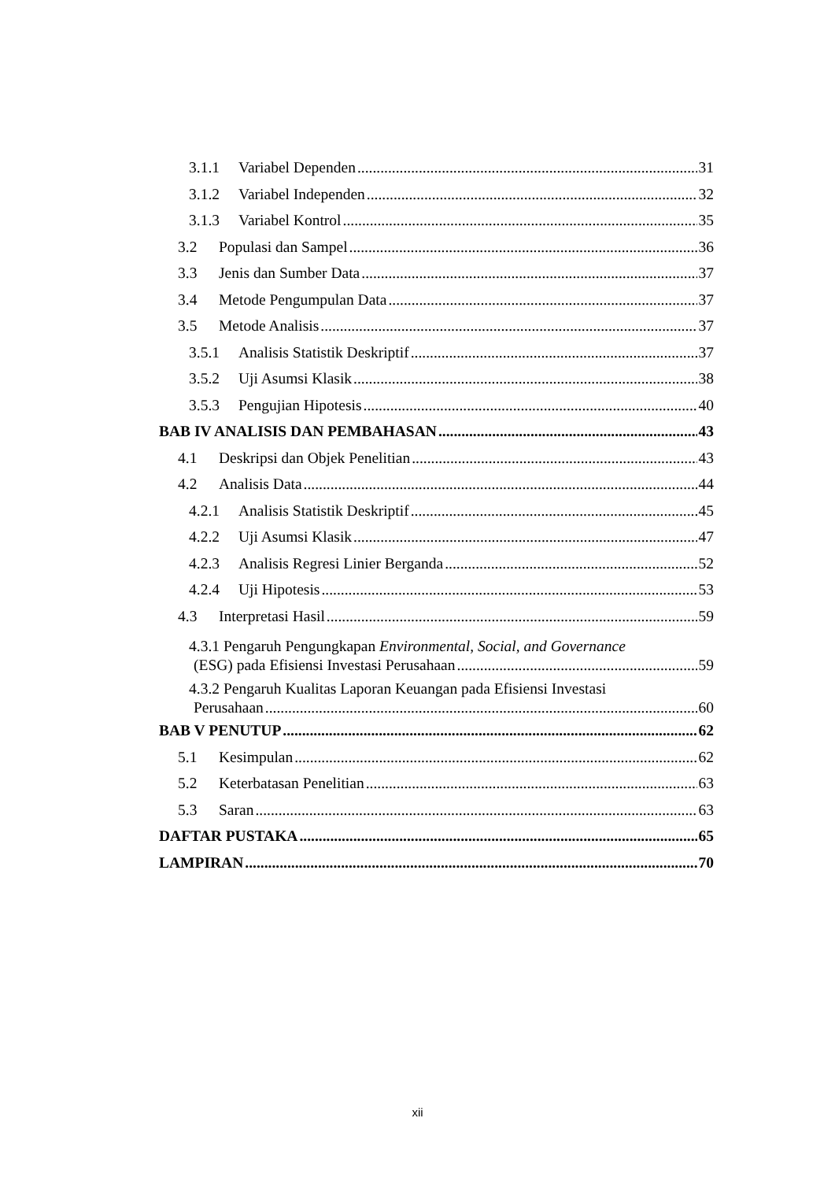3.1.1 Variabel Dependen 31
3.1.2 Variabel Independen 32
3.1.3 Variabel Kontrol 35
3.2 Populasi dan Sampel 36
3.3 Jenis dan Sumber Data 37
3.4 Metode Pengumpulan Data 37
3.5 Metode Analisis 37
3.5.1 Analisis Statistik Deskriptif 37
3.5.2 Uji Asumsi Klasik 38
3.5.3 Pengujian Hipotesis 40
BAB IV ANALISIS DAN PEMBAHASAN 43
4.1 Deskripsi dan Objek Penelitian 43
4.2 Analisis Data 44
4.2.1 Analisis Statistik Deskriptif 45
4.2.2 Uji Asumsi Klasik 47
4.2.3 Analisis Regresi Linier Berganda 52
4.2.4 Uji Hipotesis 53
4.3 Interpretasi Hasil 59
4.3.1 Pengaruh Pengungkapan Environmental, Social, and Governance
(ESG) pada Efisiensi Investasi Perusahaan 59
4.3.2 Pengaruh Kualitas Laporan Keuangan pada Efisiensi Investasi
Perusahaan 60
BAB V PENUTUP 62
5.1 Kesimpulan 62
5.2 Keterbatasan Penelitian 63
5.3 Saran 63
DAFTAR PUSTAKA 65
LAMPIRAN 70
xii